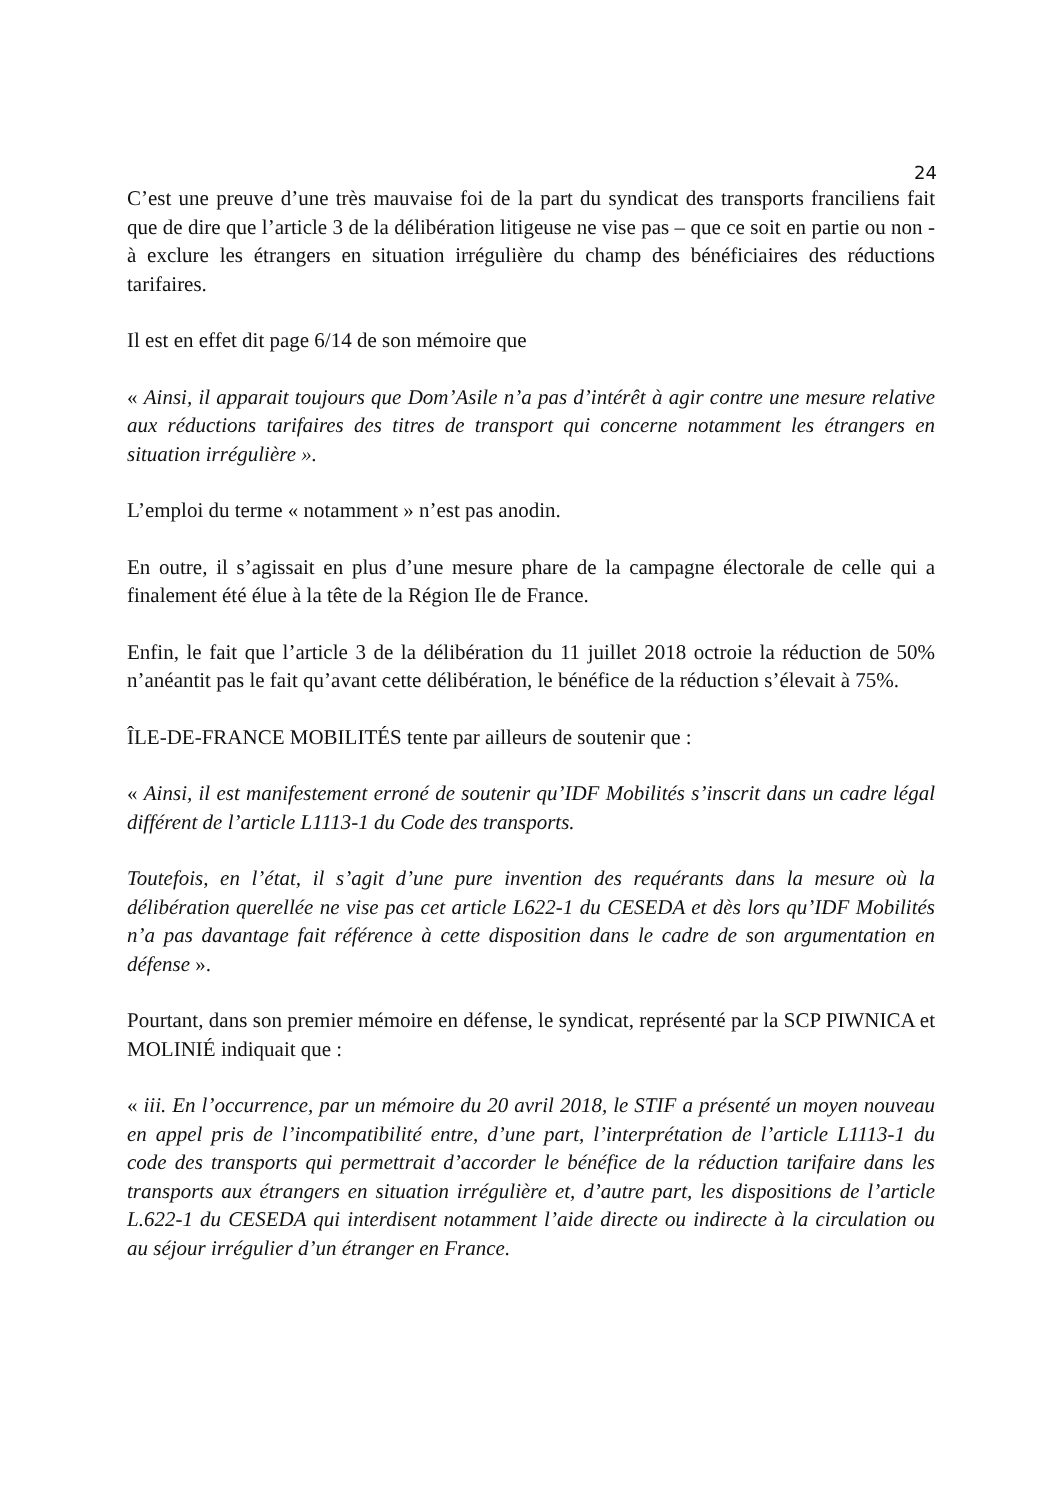24
C’est une preuve d’une très mauvaise foi de la part du syndicat des transports franciliens fait que de dire que l’article 3 de la délibération litigeuse ne vise pas – que ce soit en partie ou non - à exclure les étrangers en situation irrégulière du champ des bénéficiaires des réductions tarifaires.
Il est en effet dit page 6/14 de son mémoire que
« Ainsi, il apparait toujours que Dom’Asile n’a pas d’intérêt à agir contre une mesure relative aux réductions tarifaires des titres de transport qui concerne notamment les étrangers en situation irrégulière ».
L’emploi du terme « notamment » n’est pas anodin.
En outre, il s’agissait en plus d’une mesure phare de la campagne électorale de celle qui a finalement été élue à la tête de la Région Ile de France.
Enfin, le fait que l’article 3 de la délibération du 11 juillet 2018 octroie la réduction de 50% n’anéantit pas le fait qu’avant cette délibération, le bénéfice de la réduction s’élevait à 75%.
ÎLE-DE-FRANCE MOBILITÉS tente par ailleurs de soutenir que :
« Ainsi, il est manifestement erroné de soutenir qu’IDF Mobilités s’inscrit dans un cadre légal différent de l’article L1113-1 du Code des transports.
Toutefois, en l’état, il s’agit d’une pure invention des requérants dans la mesure où la délibération querellée ne vise pas cet article L622-1 du CESEDA et dès lors qu’IDF Mobilités n’a pas davantage fait référence à cette disposition dans le cadre de son argumentation en défense ».
Pourtant, dans son premier mémoire en défense, le syndicat, représenté par la SCP PIWNICA et MOLINIÉ indiquait que :
« iii. En l’occurrence, par un mémoire du 20 avril 2018, le STIF a présenté un moyen nouveau en appel pris de l’incompatibilité entre, d’une part, l’interprétation de l’article L1113-1 du code des transports qui permettrait d’accorder le bénéfice de la réduction tarifaire dans les transports aux étrangers en situation irrégulière et, d’autre part, les dispositions de l’article L.622-1 du CESEDA qui interdisent notamment l’aide directe ou indirecte à la circulation ou au séjour irrégulier d’un étranger en France.